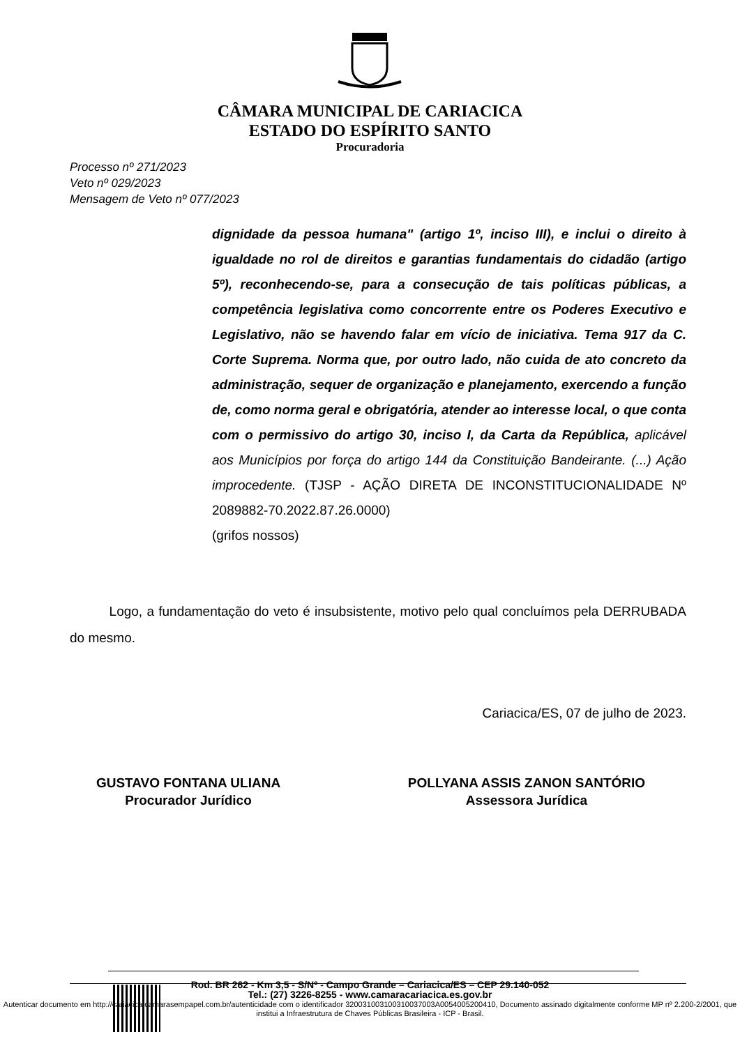CÂMARA MUNICIPAL DE CARIACICA
ESTADO DO ESPÍRITO SANTO
Procuradoria
Processo nº 271/2023
Veto nº 029/2023
Mensagem de Veto nº 077/2023
dignidade da pessoa humana" (artigo 1º, inciso III), e inclui o direito à igualdade no rol de direitos e garantias fundamentais do cidadão (artigo 5º), reconhecendo-se, para a consecução de tais políticas públicas, a competência legislativa como concorrente entre os Poderes Executivo e Legislativo, não se havendo falar em vício de iniciativa. Tema 917 da C. Corte Suprema. Norma que, por outro lado, não cuida de ato concreto da administração, sequer de organização e planejamento, exercendo a função de, como norma geral e obrigatória, atender ao interesse local, o que conta com o permissivo do artigo 30, inciso I, da Carta da República, aplicável aos Municípios por força do artigo 144 da Constituição Bandeirante. (...) Ação improcedente. (TJSP - AÇÃO DIRETA DE INCONSTITUCIONALIDADE Nº 2089882-70.2022.87.26.0000)
(grifos nossos)
Logo, a fundamentação do veto é insubsistente, motivo pelo qual concluímos pela DERRUBADA do mesmo.
Cariacica/ES, 07 de julho de 2023.
GUSTAVO FONTANA ULIANA
Procurador Jurídico
POLLYANA ASSIS ZANON SANTÓRIO
Assessora Jurídica
Rod. BR 262 - Km 3,5 - S/Nº - Campo Grande – Cariacica/ES – CEP 29.140-052
Tel.: (27) 3226-8255 - www.camaracariacica.es.gov.br
Autenticar documento em http://cariacica.camarasempapel.com.br/autenticidade com o identificador 320031003100310037003A0054005200410, Documento assinado digitalmente conforme MP nº 2.200-2/2001, que institui a Infraestrutura de Chaves Públicas Brasileira - ICP - Brasil.